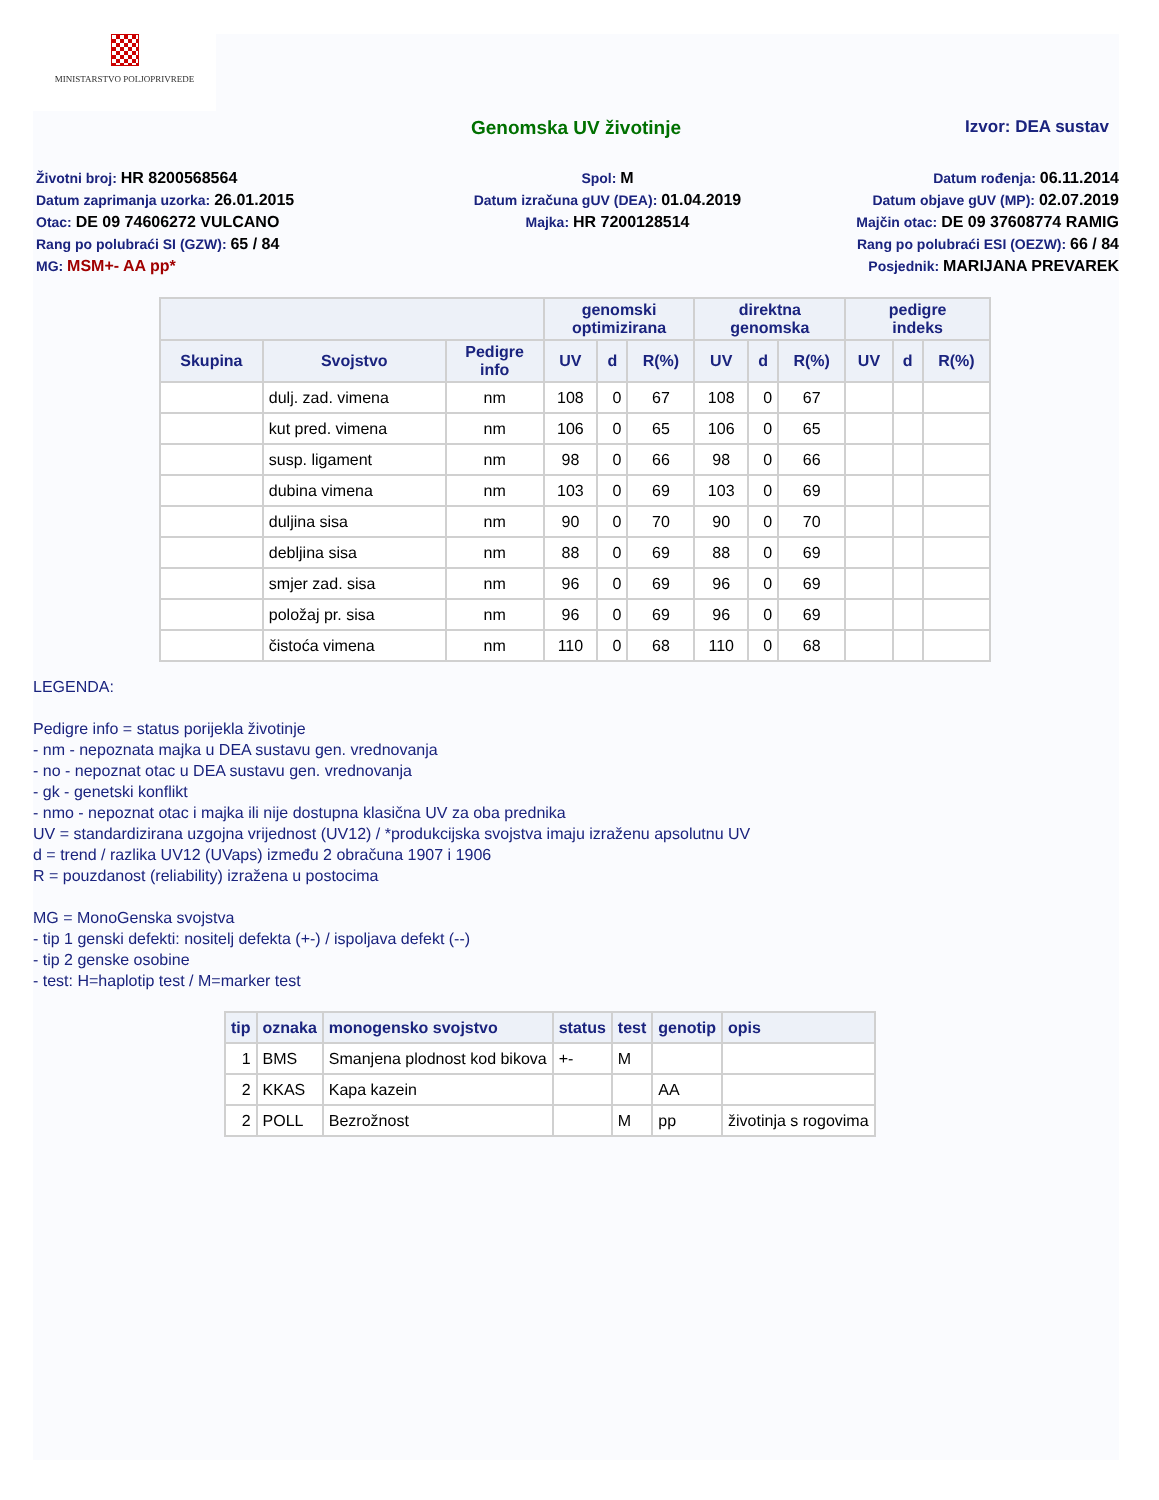MINISTARSTVO POLJOPRIVREDE
Genomska UV životinje Izvor: DEA sustav
Životni broj: HR 8200568564
Datum zaprimanja uzorka: 26.01.2015
Otac: DE 09 74606272 VULCANO
Rang po polubraći SI (GZW): 65 / 84
MG: MSM+- AA pp*
Spol: M
Datum izračuna gUV (DEA): 01.04.2019
Majka: HR 7200128514
Datum rođenja: 06.11.2014
Datum objave gUV (MP): 02.07.2019
Majčin otac: DE 09 37608774 RAMIG
Rang po polubraći ESI (OEZW): 66 / 84
Posjednik: MARIJANA PREVAREK
| | | | genomski optimizirana | | | direktna genomska | | | pedigre indeks | | |
| --- | --- | --- | --- | --- | --- | --- | --- | --- | --- | --- | --- |
| Skupina | Svojstvo | Pedigre info | UV | d | R(%) | UV | d | R(%) | UV | d | R(%) |
| | dulj. zad. vimena | nm | 108 | 0 | 67 | 108 | 0 | 67 | | | |
| | kut pred. vimena | nm | 106 | 0 | 65 | 106 | 0 | 65 | | | |
| | susp. ligament | nm | 98 | 0 | 66 | 98 | 0 | 66 | | | |
| | dubina vimena | nm | 103 | 0 | 69 | 103 | 0 | 69 | | | |
| | duljina sisa | nm | 90 | 0 | 70 | 90 | 0 | 70 | | | |
| | debljina sisa | nm | 88 | 0 | 69 | 88 | 0 | 69 | | | |
| | smjer zad. sisa | nm | 96 | 0 | 69 | 96 | 0 | 69 | | | |
| | položaj pr. sisa | nm | 96 | 0 | 69 | 96 | 0 | 69 | | | |
| | čistoća vimena | nm | 110 | 0 | 68 | 110 | 0 | 68 | | | |
LEGENDA:
Pedigre info = status porijekla životinje
- nm - nepoznata majka u DEA sustavu gen. vrednovanja
- no - nepoznat otac u DEA sustavu gen. vrednovanja
- gk - genetski konflikt
- nmo - nepoznat otac i majka ili nije dostupna klasična UV za oba prednika
UV = standardizirana uzgojna vrijednost (UV12) / *produkcijska svojstva imaju izraženu apsolutnu UV
d = trend / razlika UV12 (UVaps) između 2 obračuna 1907 i 1906
R = pouzdanost (reliability) izražena u postocima
MG = MonoGenska svojstva
- tip 1 genski defekti: nositelj defekta (+-) / ispoljava defekt (--)
- tip 2 genske osobine
- test: H=haplotip test / M=marker test
| tip | oznaka | monogensko svojstvo | status | test | genotip | opis |
| --- | --- | --- | --- | --- | --- | --- |
| 1 | BMS | Smanjena plodnost kod bikova | +- | M | | |
| 2 | KKAS | Kapa kazein | | | AA | |
| 2 | POLL | Bezrožnost | | M | pp | životinja s rogovima |